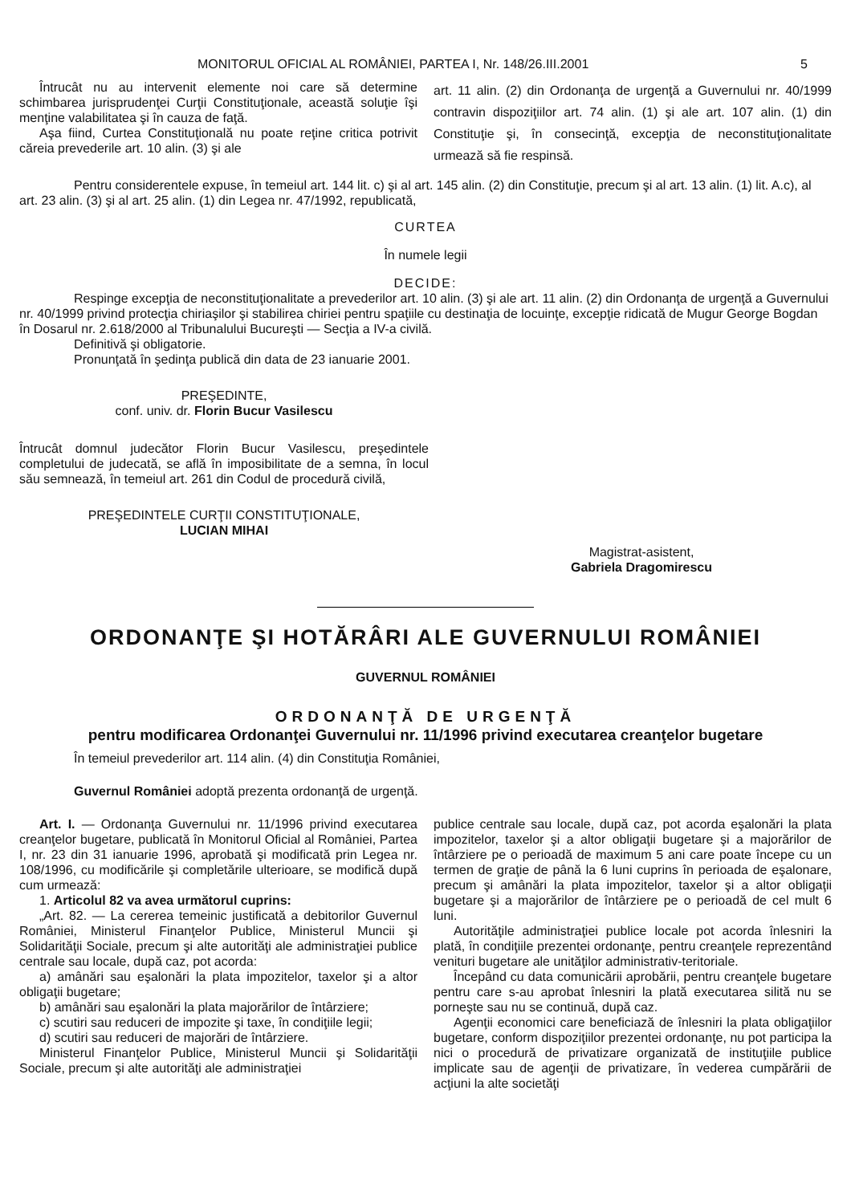MONITORUL OFICIAL AL ROMÂNIEI, PARTEA I, Nr. 148/26.III.2001 5
Întrucât nu au intervenit elemente noi care să determine schimbarea jurisprudenţei Curţii Constituţionale, această soluţie îşi menţine valabilitatea şi în cauza de faţă.
Aşa fiind, Curtea Constituţională nu poate reţine critica potrivit căreia prevederile art. 10 alin. (3) şi ale
art. 11 alin. (2) din Ordonanţa de urgenţă a Guvernului nr. 40/1999 contravin dispoziţiilor art. 74 alin. (1) şi ale art. 107 alin. (1) din Constituţie şi, în consecinţă, excepţia de neconstituţionalitate urmează să fie respinsă.
Pentru considerentele expuse, în temeiul art. 144 lit. c) şi al art. 145 alin. (2) din Constituţie, precum şi al art. 13 alin. (1) lit. A.c), al art. 23 alin. (3) şi al art. 25 alin. (1) din Legea nr. 47/1992, republicată,
CURTEA
În numele legii
DECIDE:
Respinge excepţia de neconstituţionalitate a prevederilor art. 10 alin. (3) şi ale art. 11 alin. (2) din Ordonanţa de urgenţă a Guvernului nr. 40/1999 privind protecţia chiriaşilor şi stabilirea chiriei pentru spaţiile cu destinaţia de locuinţe, excepţie ridicată de Mugur George Bogdan în Dosarul nr. 2.618/2000 al Tribunalului Bucureşti — Secţia a IV-a civilă.
Definitivă şi obligatorie.
Pronunţată în şedinţa publică din data de 23 ianuarie 2001.
PREŞEDINTE,
conf. univ. dr. Florin Bucur Vasilescu
Întrucât domnul judecător Florin Bucur Vasilescu, preşedintele completului de judecată, se află în imposibilitate de a semna, în locul său semnează, în temeiul art. 261 din Codul de procedură civilă,
PREŞEDINTELE CURŢII CONSTITUŢIONALE,
LUCIAN MIHAI
Magistrat-asistent,
Gabriela Dragomirescu
ORDONANŢE ŞI HOTĂRÂRI ALE GUVERNULUI ROMÂNIEI
GUVERNUL ROMÂNIEI
ORDONANŢĂ DE URGENŢĂ
pentru modificarea Ordonanţei Guvernului nr. 11/1996 privind executarea creanţelor bugetare
În temeiul prevederilor art. 114 alin. (4) din Constituţia României,
Guvernul României adoptă prezenta ordonanţă de urgenţă.
Art. I. — Ordonanţa Guvernului nr. 11/1996 privind executarea creanţelor bugetare, publicată în Monitorul Oficial al României, Partea I, nr. 23 din 31 ianuarie 1996, aprobată şi modificată prin Legea nr. 108/1996, cu modificările şi completările ulterioare, se modifică după cum urmează:
1. Articolul 82 va avea următorul cuprins:
„Art. 82. — La cererea temeinic justificată a debitorilor Guvernul României, Ministerul Finanţelor Publice, Ministerul Muncii şi Solidarităţii Sociale, precum şi alte autorităţi ale administraţiei publice centrale sau locale, după caz, pot acorda:
a) amânări sau eşalonări la plata impozitelor, taxelor şi a altor obligaţii bugetare;
b) amânări sau eşalonări la plata majorărilor de întârziere;
c) scutiri sau reduceri de impozite şi taxe, în condiţiile legii;
d) scutiri sau reduceri de majorări de întârziere.
Ministerul Finanţelor Publice, Ministerul Muncii şi Solidarităţii Sociale, precum şi alte autorităţi ale administraţiei
publice centrale sau locale, după caz, pot acorda eşalonări la plata impozitelor, taxelor şi a altor obligaţii bugetare şi a majorărilor de întârziere pe o perioadă de maximum 5 ani care poate începe cu un termen de graţie de până la 6 luni cuprins în perioada de eşalonare, precum şi amânări la plata impozitelor, taxelor şi a altor obligaţii bugetare şi a majorărilor de întârziere pe o perioadă de cel mult 6 luni.
Autorităţile administraţiei publice locale pot acorda înlesniri la plată, în condiţiile prezentei ordonanţe, pentru creanţele reprezentând venituri bugetare ale unităţilor administrativ-teritoriale.
Începând cu data comunicării aprobării, pentru creanţele bugetare pentru care s-au aprobat înlesniri la plată executarea silită nu se porneşte sau nu se continuă, după caz.
Agenţii economici care beneficiază de înlesniri la plata obligaţiilor bugetare, conform dispoziţiilor prezentei ordonanţe, nu pot participa la nici o procedură de privatizare organizată de instituţiile publice implicate sau de agenţii de privatizare, în vederea cumpărării de acţiuni la alte societăţi